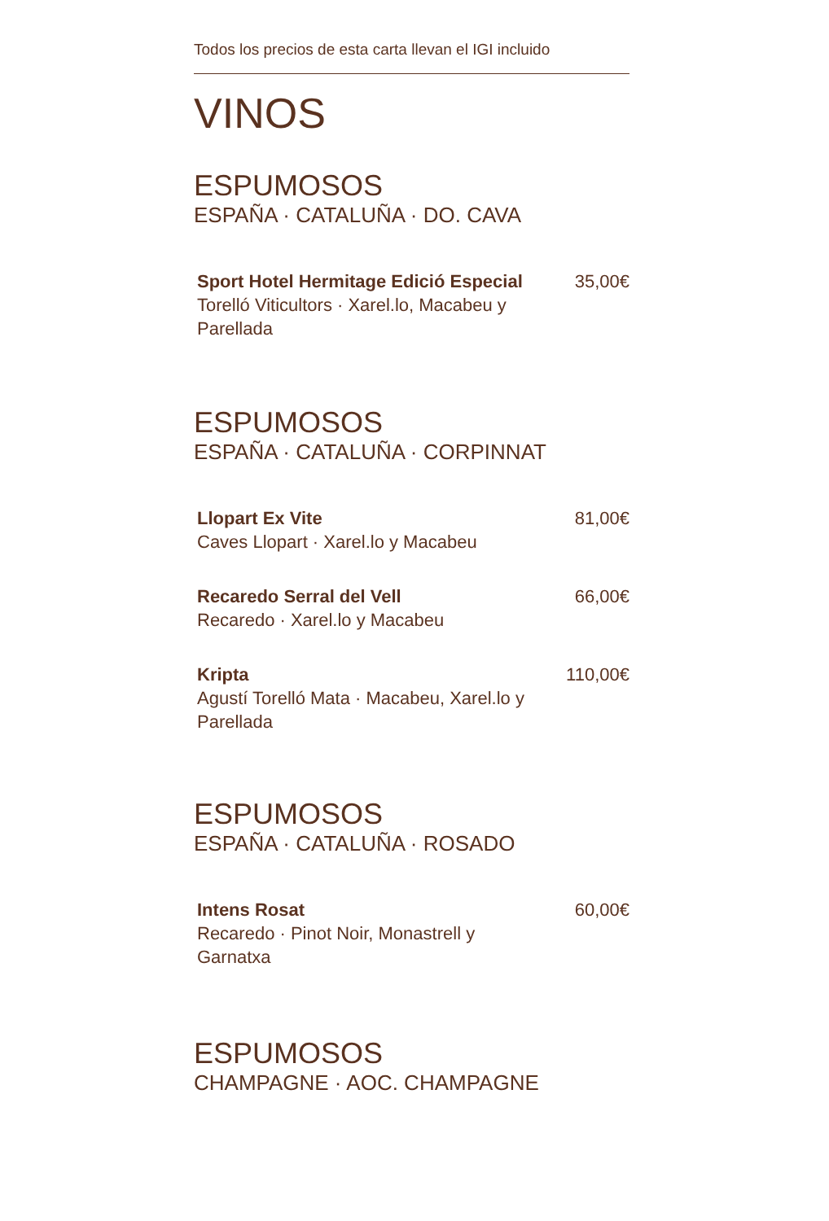Todos los precios de esta carta llevan el IGI incluido
VINOS
ESPUMOSOS
ESPAÑA · CATALUÑA · DO. CAVA
Sport Hotel Hermitage Edició Especial
Torelló Viticultors · Xarel.lo, Macabeu y Parellada
35,00€
ESPUMOSOS
ESPAÑA · CATALUÑA · CORPINNAT
Llopart Ex Vite
Caves Llopart · Xarel.lo y Macabeu
81,00€
Recaredo Serral del Vell
Recaredo · Xarel.lo y Macabeu
66,00€
Kripta
Agustí Torelló Mata · Macabeu, Xarel.lo y Parellada
110,00€
ESPUMOSOS
ESPAÑA · CATALUÑA · ROSADO
Intens Rosat
Recaredo · Pinot Noir, Monastrell y Garnatxa
60,00€
ESPUMOSOS
CHAMPAGNE · AOC. CHAMPAGNE